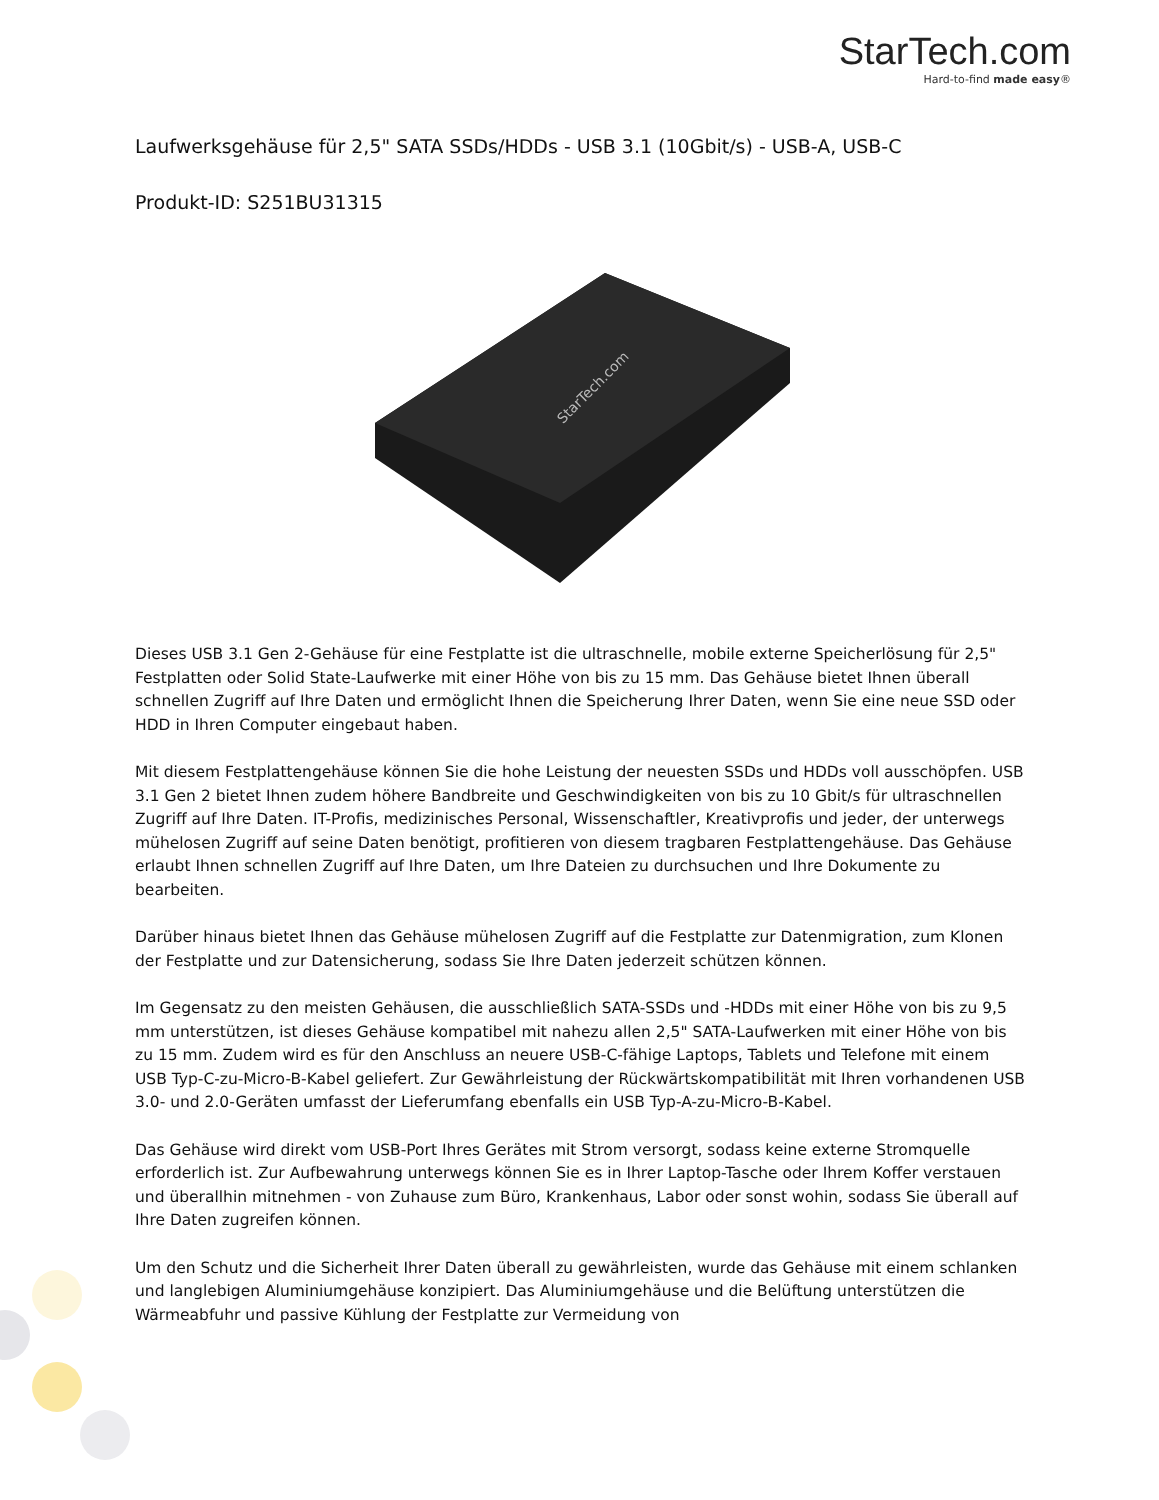StarTech.com
Hard-to-find made easy®
Laufwerksgehäuse für 2,5" SATA SSDs/HDDs - USB 3.1 (10Gbit/s) - USB-A, USB-C
Produkt-ID: S251BU31315
StarTech.com
Dieses USB 3.1 Gen 2-Gehäuse für eine Festplatte ist die ultraschnelle, mobile externe Speicherlösung für 2,5" Festplatten oder Solid State-Laufwerke mit einer Höhe von bis zu 15 mm. Das Gehäuse bietet Ihnen überall schnellen Zugriff auf Ihre Daten und ermöglicht Ihnen die Speicherung Ihrer Daten, wenn Sie eine neue SSD oder HDD in Ihren Computer eingebaut haben.
Mit diesem Festplattengehäuse können Sie die hohe Leistung der neuesten SSDs und HDDs voll ausschöpfen. USB 3.1 Gen 2 bietet Ihnen zudem höhere Bandbreite und Geschwindigkeiten von bis zu 10 Gbit/s für ultraschnellen Zugriff auf Ihre Daten. IT-Profis, medizinisches Personal, Wissenschaftler, Kreativprofis und jeder, der unterwegs mühelosen Zugriff auf seine Daten benötigt, profitieren von diesem tragbaren Festplattengehäuse. Das Gehäuse erlaubt Ihnen schnellen Zugriff auf Ihre Daten, um Ihre Dateien zu durchsuchen und Ihre Dokumente zu bearbeiten.
Darüber hinaus bietet Ihnen das Gehäuse mühelosen Zugriff auf die Festplatte zur Datenmigration, zum Klonen der Festplatte und zur Datensicherung, sodass Sie Ihre Daten jederzeit schützen können.
Im Gegensatz zu den meisten Gehäusen, die ausschließlich SATA-SSDs und -HDDs mit einer Höhe von bis zu 9,5 mm unterstützen, ist dieses Gehäuse kompatibel mit nahezu allen 2,5" SATA-Laufwerken mit einer Höhe von bis zu 15 mm. Zudem wird es für den Anschluss an neuere USB-C-fähige Laptops, Tablets und Telefone mit einem USB Typ-C-zu-Micro-B-Kabel geliefert. Zur Gewährleistung der Rückwärtskompatibilität mit Ihren vorhandenen USB 3.0- und 2.0-Geräten umfasst der Lieferumfang ebenfalls ein USB Typ-A-zu-Micro-B-Kabel.
Das Gehäuse wird direkt vom USB-Port Ihres Gerätes mit Strom versorgt, sodass keine externe Stromquelle erforderlich ist. Zur Aufbewahrung unterwegs können Sie es in Ihrer Laptop-Tasche oder Ihrem Koffer verstauen und überallhin mitnehmen - von Zuhause zum Büro, Krankenhaus, Labor oder sonst wohin, sodass Sie überall auf Ihre Daten zugreifen können.
Um den Schutz und die Sicherheit Ihrer Daten überall zu gewährleisten, wurde das Gehäuse mit einem schlanken und langlebigen Aluminiumgehäuse konzipiert. Das Aluminiumgehäuse und die Belüftung unterstützen die Wärmeabfuhr und passive Kühlung der Festplatte zur Vermeidung von